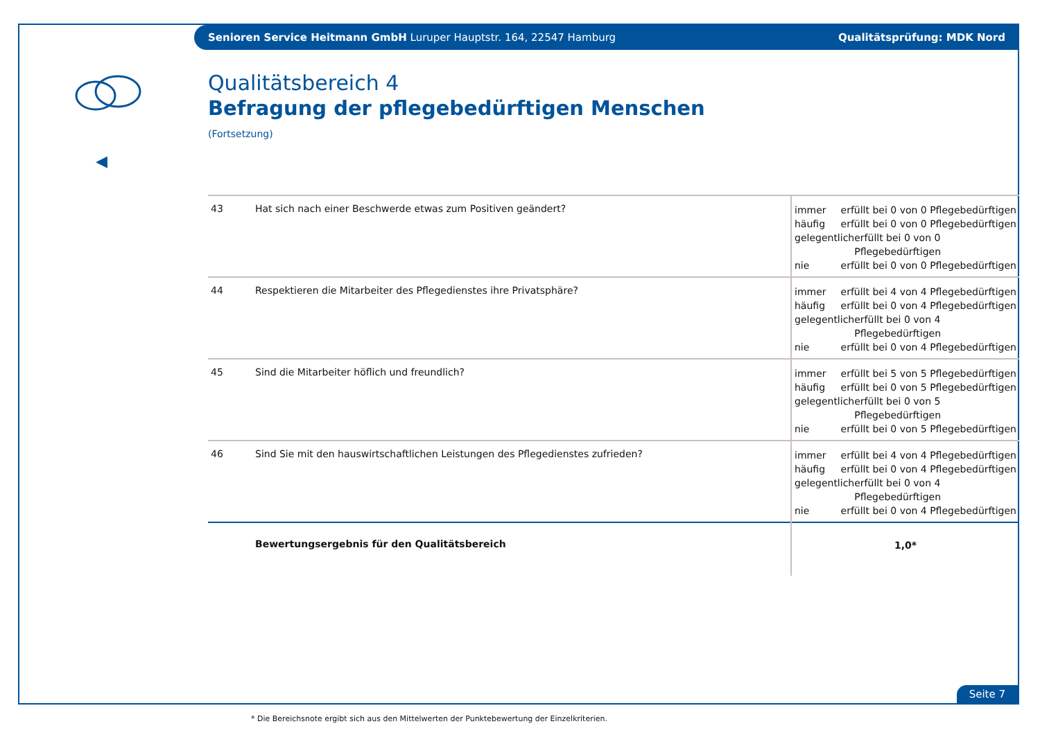Senioren Service Heitmann GmbH Luruper Hauptstr. 164, 22547 Hamburg Qualitätsprüfung: MDK Nord
◀
Qualitätsbereich 4
Befragung der pflegebedürftigen Menschen
(Fortsetzung)
| 43 | Hat sich nach einer Beschwerde etwas zum Positiven geändert? | immer erfüllt bei 0 von 0 Pflegebedürftigen häufig erfüllt bei 0 von 0 Pflegebedürftigen gelegentlich erfüllt bei 0 von 0 Pflegebedürftigen nie erfüllt bei 0 von 0 Pflegebedürftigen |
| 44 | Respektieren die Mitarbeiter des Pflegedienstes ihre Privatsphäre? | immer erfüllt bei 4 von 4 Pflegebedürftigen häufig erfüllt bei 0 von 4 Pflegebedürftigen gelegentlich erfüllt bei 0 von 4 Pflegebedürftigen nie erfüllt bei 0 von 4 Pflegebedürftigen |
| 45 | Sind die Mitarbeiter höflich und freundlich? | immer erfüllt bei 5 von 5 Pflegebedürftigen häufig erfüllt bei 0 von 5 Pflegebedürftigen gelegentlich erfüllt bei 0 von 5 Pflegebedürftigen nie erfüllt bei 0 von 5 Pflegebedürftigen |
| 46 | Sind Sie mit den hauswirtschaftlichen Leistungen des Pflegedienstes zufrieden? | immer erfüllt bei 4 von 4 Pflegebedürftigen häufig erfüllt bei 0 von 4 Pflegebedürftigen gelegentlich erfüllt bei 0 von 4 Pflegebedürftigen nie erfüllt bei 0 von 4 Pflegebedürftigen |
| | Bewertungsergebnis für den Qualitätsbereich | 1,0* |
* Die Bereichsnote ergibt sich aus den Mittelwerten der Punktebewertung der Einzelkriterien.
Seite 7